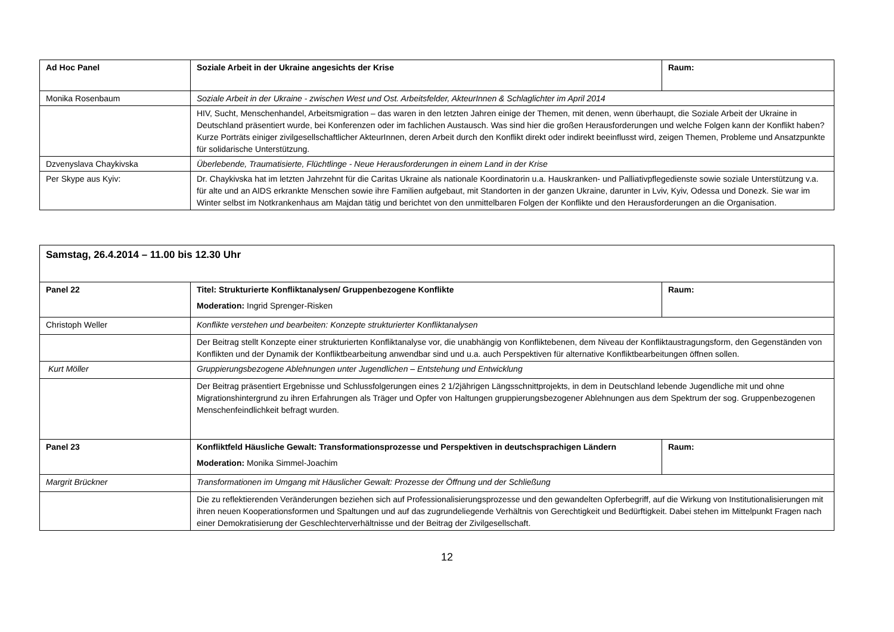| Ad Hoc Panel | Soziale Arbeit in der Ukraine angesichts der Krise | Raum: |
| Monika Rosenbaum | Soziale Arbeit in der Ukraine - zwischen West und Ost. Arbeitsfelder, AkteurInnen & Schlaglichter im April 2014 | |
| | HIV, Sucht, Menschenhandel, Arbeitsmigration – das waren in den letzten Jahren einige der Themen, mit denen, wenn überhaupt, die Soziale Arbeit der Ukraine in Deutschland präsentiert wurde, bei Konferenzen oder im fachlichen Austausch. Was sind hier die großen Herausforderungen und welche Folgen kann der Konflikt haben? Kurze Porträts einiger zivilgesellschaftlicher AkteurInnen, deren Arbeit durch den Konflikt direkt oder indirekt beeinflusst wird, zeigen Themen, Probleme und Ansatzpunkte für solidarische Unterstützung. | |
| Dzvenyslava Chaykivska | Überlebende, Traumatisierte, Flüchtlinge - Neue Herausforderungen in einem Land in der Krise | |
| Per Skype aus Kyiv: | Dr. Chaykivska hat im letzten Jahrzehnt für die Caritas Ukraine als nationale Koordinatorin u.a. Hauskranken- und Palliativpflegedienste sowie soziale Unterstützung v.a. für alte und an AIDS erkrankte Menschen sowie ihre Familien aufgebaut, mit Standorten in der ganzen Ukraine, darunter in Lviv, Kyiv, Odessa und Donezk. Sie war im Winter selbst im Notkrankenhaus am Majdan tätig und berichtet von den unmittelbaren Folgen der Konflikte und den Herausforderungen an die Organisation. | |
| Samstag, 26.4.2014 – 11.00 bis 12.30 Uhr | | |
| Panel 22 | Titel: Strukturierte Konfliktanalysen/ Gruppenbezogene Konflikte Moderation: Ingrid Sprenger-Risken | Raum: |
| Christoph Weller | Konflikte verstehen und bearbeiten: Konzepte strukturierter Konfliktanalysen | |
| | Der Beitrag stellt Konzepte einer strukturierten Konfliktanalyse vor, die unabhängig von Konfliktebenen, dem Niveau der Konfliktaustragungsform, den Gegenständen von Konflikten und der Dynamik der Konfliktbearbeitung anwendbar sind und u.a. auch Perspektiven für alternative Konfliktbearbeitungen öffnen sollen. | |
| Kurt Möller | Gruppierungsbezogene Ablehnungen unter Jugendlichen – Entstehung und Entwicklung | |
| | Der Beitrag präsentiert Ergebnisse und Schlussfolgerungen eines 2 1/2jährigen Längsschnittprojekts, in dem in Deutschland lebende Jugendliche mit und ohne Migrationshintergrund zu ihren Erfahrungen als Träger und Opfer von Haltungen gruppierungsbezogener Ablehnungen aus dem Spektrum der sog. Gruppenbezogenen Menschenfeindlichkeit befragt wurden. | |
| Panel 23 | Konfliktfeld Häusliche Gewalt: Transformationsprozesse und Perspektiven in deutschsprachigen Ländern Moderation: Monika Simmel-Joachim | Raum: |
| Margrit Brückner | Transformationen im Umgang mit Häuslicher Gewalt: Prozesse der Öffnung und der Schließung | |
| | Die zu reflektierenden Veränderungen beziehen sich auf Professionalisierungsprozesse und den gewandelten Opferbegriff, auf die Wirkung von Institutionalisierungen mit ihren neuen Kooperationsformen und Spaltungen und auf das zugrundeliegende Verhältnis von Gerechtigkeit und Bedürftigkeit. Dabei stehen im Mittelpunkt Fragen nach einer Demokratisierung der Geschlechterverhältnisse und der Beitrag der Zivilgesellschaft. | |
12